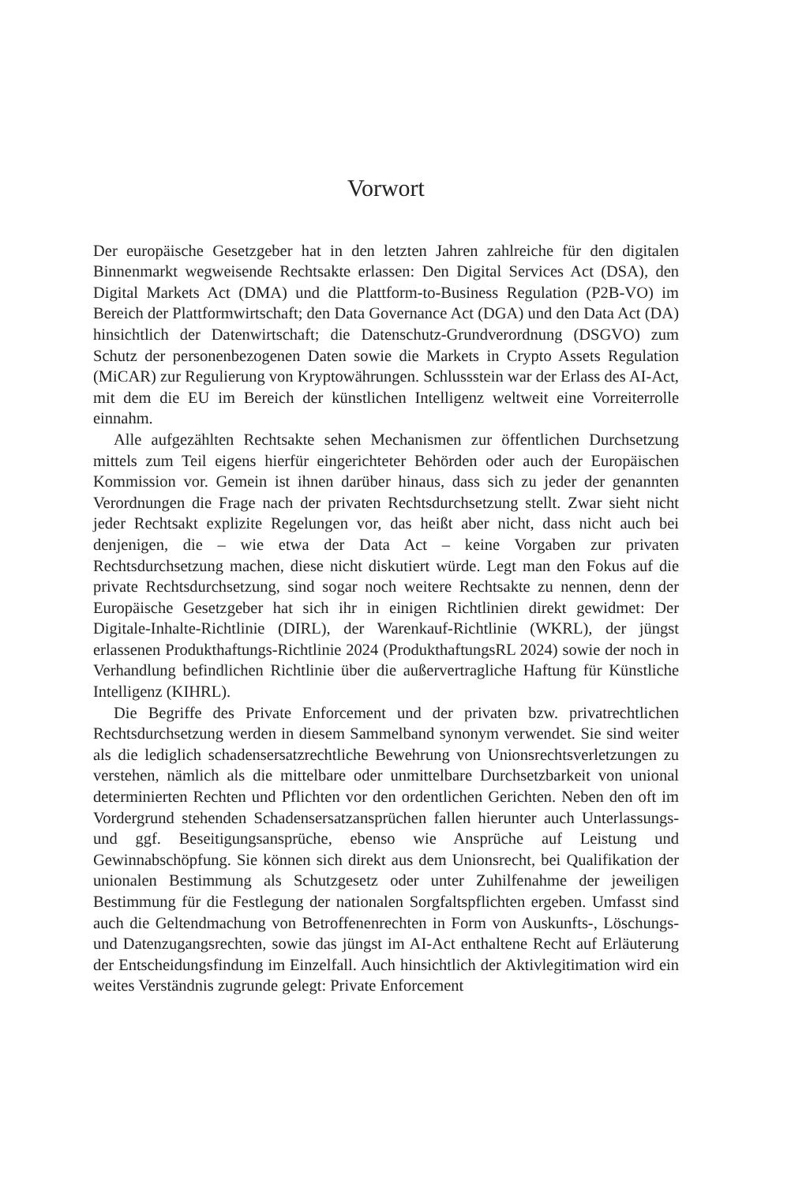Vorwort
Der europäische Gesetzgeber hat in den letzten Jahren zahlreiche für den digitalen Binnenmarkt wegweisende Rechtsakte erlassen: Den Digital Services Act (DSA), den Digital Markets Act (DMA) und die Plattform-to-Business Regulation (P2B-VO) im Bereich der Plattformwirtschaft; den Data Governance Act (DGA) und den Data Act (DA) hinsichtlich der Datenwirtschaft; die Datenschutz-Grundverordnung (DSGVO) zum Schutz der personenbezogenen Daten sowie die Markets in Crypto Assets Regulation (MiCAR) zur Regulierung von Kryptowährungen. Schlussstein war der Erlass des AI-Act, mit dem die EU im Bereich der künstlichen Intelligenz weltweit eine Vorreiterrolle einnahm.
Alle aufgezählten Rechtsakte sehen Mechanismen zur öffentlichen Durchsetzung mittels zum Teil eigens hierfür eingerichteter Behörden oder auch der Europäischen Kommission vor. Gemein ist ihnen darüber hinaus, dass sich zu jeder der genannten Verordnungen die Frage nach der privaten Rechtsdurchsetzung stellt. Zwar sieht nicht jeder Rechtsakt explizite Regelungen vor, das heißt aber nicht, dass nicht auch bei denjenigen, die – wie etwa der Data Act – keine Vorgaben zur privaten Rechtsdurchsetzung machen, diese nicht diskutiert würde. Legt man den Fokus auf die private Rechtsdurchsetzung, sind sogar noch weitere Rechtsakte zu nennen, denn der Europäische Gesetzgeber hat sich ihr in einigen Richtlinien direkt gewidmet: Der Digitale-Inhalte-Richtlinie (DIRL), der Warenkauf-Richtlinie (WKRL), der jüngst erlassenen Produkthaftungs-Richtlinie 2024 (ProdukthaftungsRL 2024) sowie der noch in Verhandlung befindlichen Richtlinie über die außervertragliche Haftung für Künstliche Intelligenz (KIHRL).
Die Begriffe des Private Enforcement und der privaten bzw. privatrechtlichen Rechtsdurchsetzung werden in diesem Sammelband synonym verwendet. Sie sind weiter als die lediglich schadensersatzrechtliche Bewehrung von Unionsrechtsverletzungen zu verstehen, nämlich als die mittelbare oder unmittelbare Durchsetzbarkeit von unional determinierten Rechten und Pflichten vor den ordentlichen Gerichten. Neben den oft im Vordergrund stehenden Schadensersatzansprüchen fallen hierunter auch Unterlassungs- und ggf. Beseitigungsansprüche, ebenso wie Ansprüche auf Leistung und Gewinnabschöpfung. Sie können sich direkt aus dem Unionsrecht, bei Qualifikation der unionalen Bestimmung als Schutzgesetz oder unter Zuhilfenahme der jeweiligen Bestimmung für die Festlegung der nationalen Sorgfaltspflichten ergeben. Umfasst sind auch die Geltendmachung von Betroffenenrechten in Form von Auskunfts-, Löschungs- und Datenzugangsrechten, sowie das jüngst im AI-Act enthaltene Recht auf Erläuterung der Entscheidungsfindung im Einzelfall. Auch hinsichtlich der Aktivlegitimation wird ein weites Verständnis zugrunde gelegt: Private Enforcement